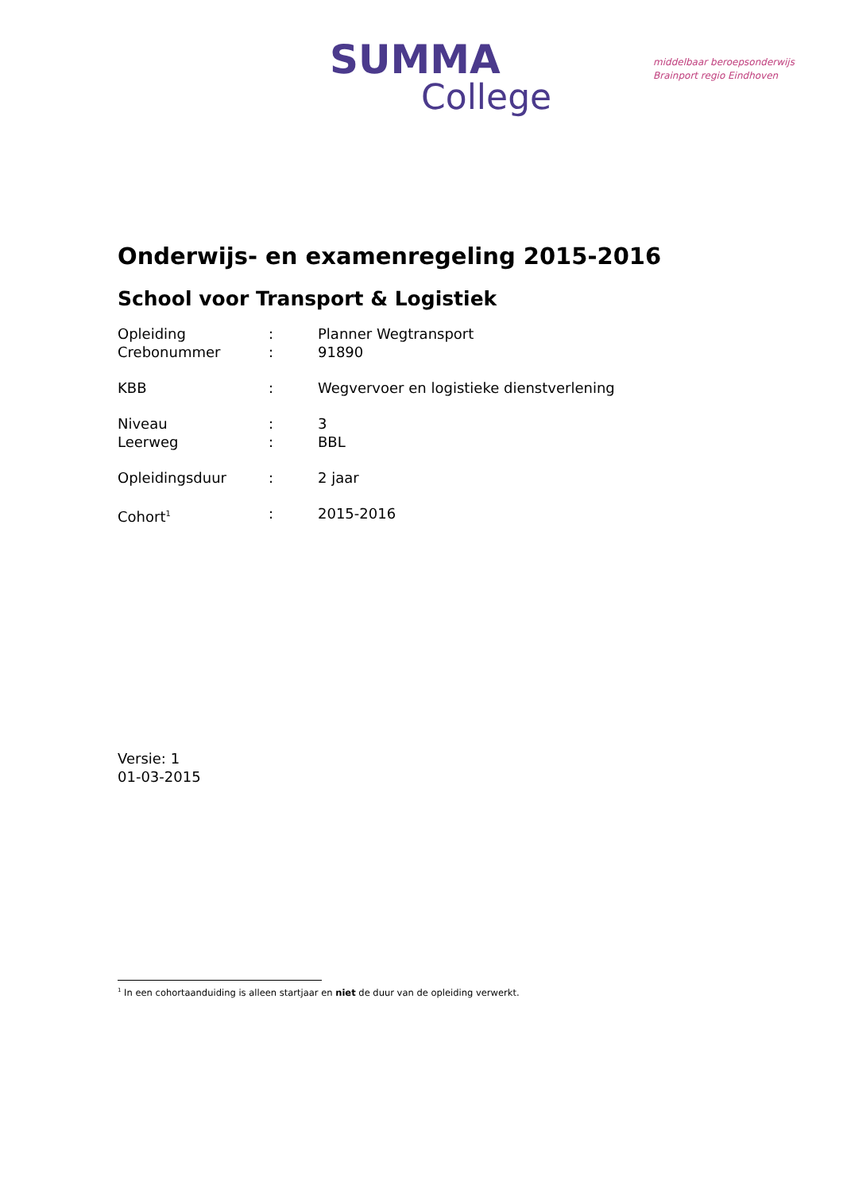SUMMA
College
middelbaar beroepsonderwijs
Brainport regio Eindhoven
Onderwijs- en examenregeling 2015-2016
School voor Transport & Logistiek
| Opleiding | : | Planner Wegtransport |
| Crebonummer | : | 91890 |
| KBB | : | Wegvervoer en logistieke dienstverlening |
| Niveau | : | 3 |
| Leerweg | : | BBL |
| Opleidingsduur | : | 2 jaar |
| Cohort<sup>1</sup> | : | 2015-2016 |
Versie: 1
01-03-2015
<sup>1</sup> In een cohortaanduiding is alleen startjaar en niet de duur van de opleiding verwerkt.